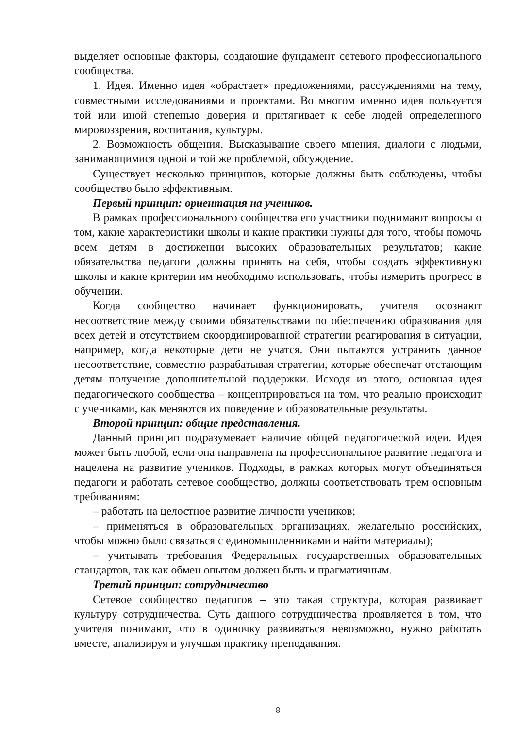выделяет основные факторы, создающие фундамент сетевого профессионального сообщества.
1. Идея. Именно идея «обрастает» предложениями, рассуждениями на тему, совместными исследованиями и проектами. Во многом именно идея пользуется той или иной степенью доверия и притягивает к себе людей определенного мировоззрения, воспитания, культуры.
2. Возможность общения. Высказывание своего мнения, диалоги с людьми, занимающимися одной и той же проблемой, обсуждение.
Существует несколько принципов, которые должны быть соблюдены, чтобы сообщество было эффективным.
Первый принцип: ориентация на учеников.
В рамках профессионального сообщества его участники поднимают вопросы о том, какие характеристики школы и какие практики нужны для того, чтобы помочь всем детям в достижении высоких образовательных результатов; какие обязательства педагоги должны принять на себя, чтобы создать эффективную школы и какие критерии им необходимо использовать, чтобы измерить прогресс в обучении.
Когда сообщество начинает функционировать, учителя осознают несоответствие между своими обязательствами по обеспечению образования для всех детей и отсутствием скоординированной стратегии реагирования в ситуации, например, когда некоторые дети не учатся. Они пытаются устранить данное несоответствие, совместно разрабатывая стратегии, которые обеспечат отстающим детям получение дополнительной поддержки. Исходя из этого, основная идея педагогического сообщества – концентрироваться на том, что реально происходит с учениками, как меняются их поведение и образовательные результаты.
Второй принцип: общие представления.
Данный принцип подразумевает наличие общей педагогической идеи. Идея может быть любой, если она направлена на профессиональное развитие педагога и нацелена на развитие учеников. Подходы, в рамках которых могут объединяться педагоги и работать сетевое сообщество, должны соответствовать трем основным требованиям:
– работать на целостное развитие личности учеников;
– применяться в образовательных организациях, желательно российских, чтобы можно было связаться с единомышленниками и найти материалы);
– учитывать требования Федеральных государственных образовательных стандартов, так как обмен опытом должен быть и прагматичным.
Третий принцип: сотрудничество
Сетевое сообщество педагогов – это такая структура, которая развивает культуру сотрудничества. Суть данного сотрудничества проявляется в том, что учителя понимают, что в одиночку развиваться невозможно, нужно работать вместе, анализируя и улучшая практику преподавания.
8